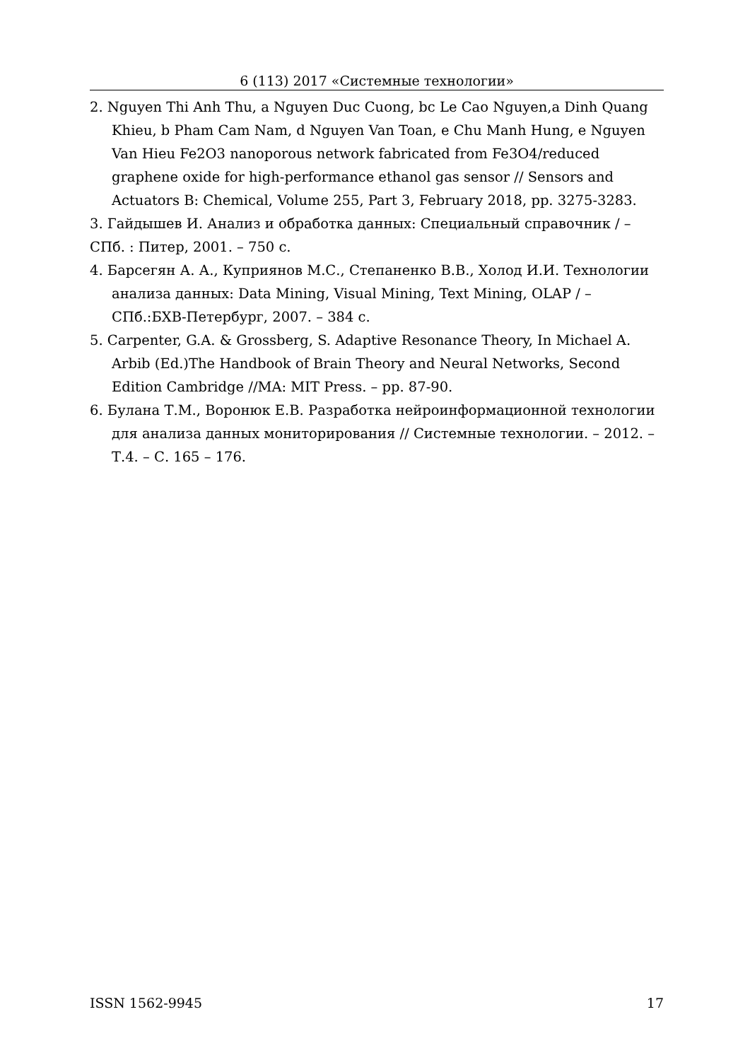6 (113) 2017 «Системные технологии»
2. Nguyen Thi Anh Thu, a Nguyen Duc Cuong, bc Le Cao Nguyen,a Dinh Quang Khieu, b Pham Cam Nam, d Nguyen Van Toan, e Chu Manh Hung, e Nguyen Van Hieu Fe2O3 nanoporous network fabricated from Fe3O4/reduced graphene oxide for high-performance ethanol gas sensor // Sensors and Actuators B: Chemical, Volume 255, Part 3, February 2018, pp. 3275-3283.
3. Гайдышев И. Анализ и обработка данных: Специальный справочник / – СПб. : Питер, 2001. – 750 с.
4. Барсегян А. А., Куприянов М.С., Степаненко В.В., Холод И.И. Технологии анализа данных: Data Mining, Visual Mining, Text Mining, OLAP / – СПб.:БХВ-Петербург, 2007. – 384 с.
5. Carpenter, G.A. & Grossberg, S. Adaptive Resonance Theory, In Michael A. Arbib (Ed.)The Handbook of Brain Theory and Neural Networks, Second Edition Cambridge //MA: MIT Press. – pp. 87-90.
6. Булана Т.М., Воронюк Е.В. Разработка нейроинформационной технологии для анализа данных мониторирования // Системные технологии. – 2012. – Т.4. – С. 165 – 176.
ISSN 1562-9945 17